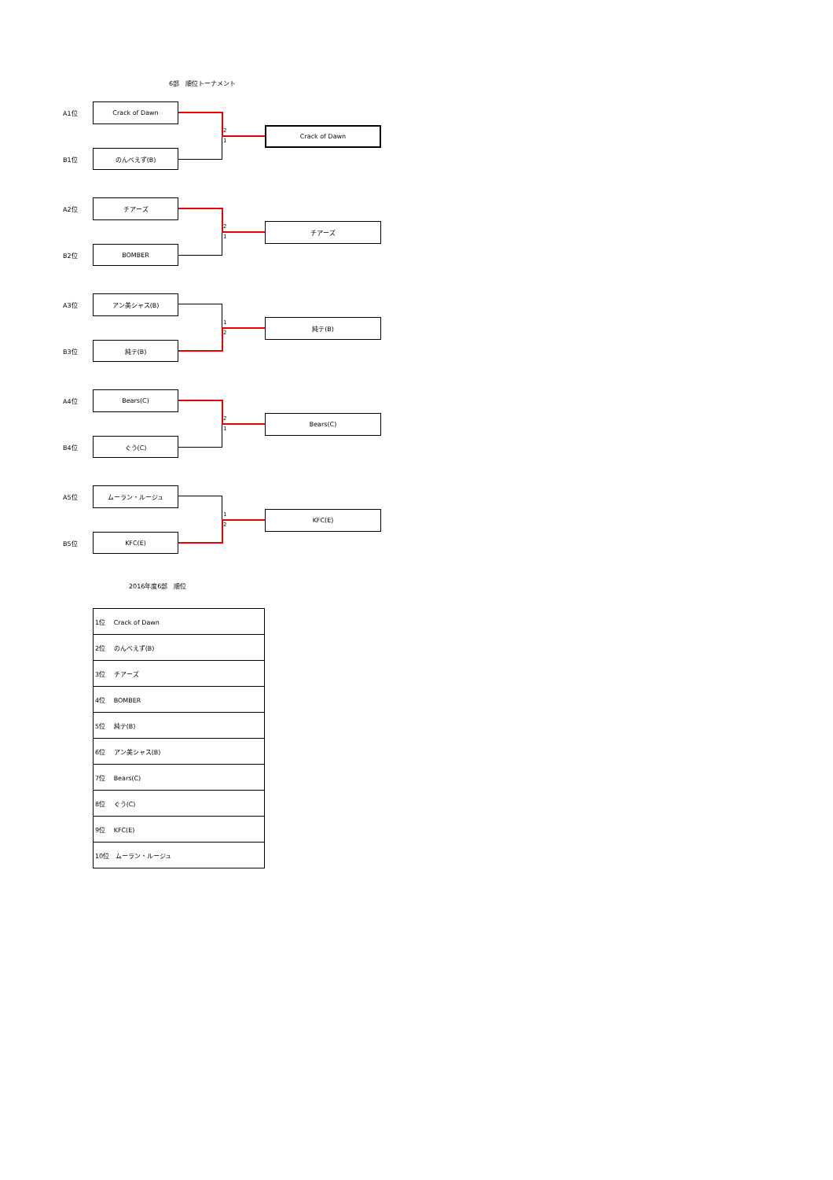6部　順位トーナメント
A1位
Crack of Dawn
2
1
Crack of Dawn
B1位
のんべえず(B)
A2位
チアーズ
2
1
チアーズ
B2位
BOMBER
A3位
アン美シャス(B)
1
2
純テ(B)
B3位
純テ(B)
A4位
Bears(C)
2
1
Bears(C)
B4位
ぐう(C)
A5位
ムーラン・ルージュ
1
2
KFC(E)
B5位
KFC(E)
2016年度6部　順位
| 1位 Crack of Dawn |
| 2位 のんべえず(B) |
| 3位 チアーズ |
| 4位 BOMBER |
| 5位 純テ(B) |
| 6位 アン美シャス(B) |
| 7位 Bears(C) |
| 8位 ぐう(C) |
| 9位 KFC(E) |
| 10位 ムーラン・ルージュ |